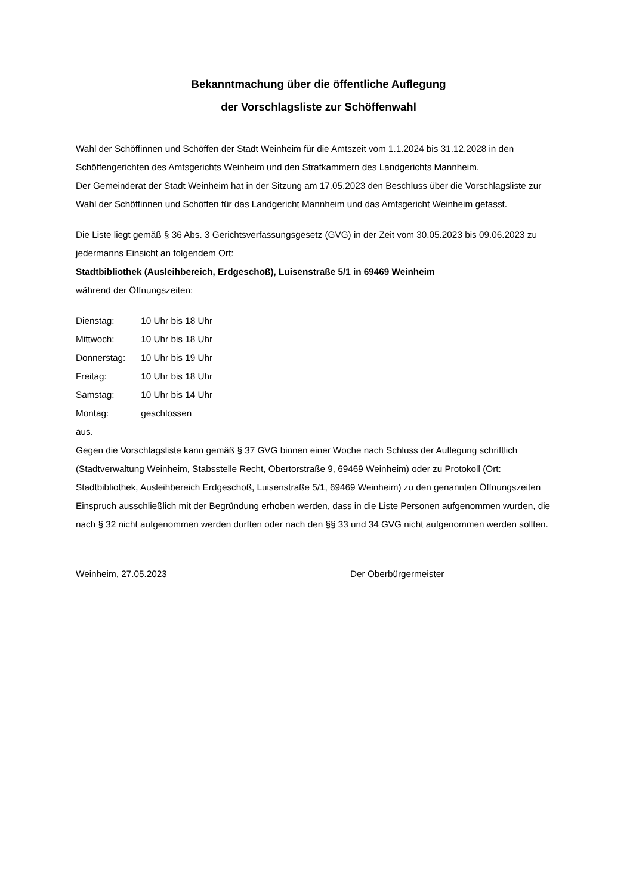Bekanntmachung über die öffentliche Auflegung
der Vorschlagsliste zur Schöffenwahl
Wahl der Schöffinnen und Schöffen der Stadt Weinheim für die Amtszeit vom 1.1.2024 bis 31.12.2028 in den Schöffengerichten des Amtsgerichts Weinheim und den Strafkammern des Landgerichts Mannheim.
Der Gemeinderat der Stadt Weinheim hat in der Sitzung am 17.05.2023 den Beschluss über die Vorschlagsliste zur Wahl der Schöffinnen und Schöffen für das Landgericht Mannheim und das Amtsgericht Weinheim gefasst.
Die Liste liegt gemäß § 36 Abs. 3 Gerichtsverfassungsgesetz (GVG) in der Zeit vom 30.05.2023 bis 09.06.2023 zu jedermanns Einsicht an folgendem Ort:
Stadtbibliothek (Ausleihbereich, Erdgeschoß), Luisenstraße 5/1 in 69469 Weinheim
während der Öffnungszeiten:
Dienstag: 10 Uhr bis 18 Uhr
Mittwoch: 10 Uhr bis 18 Uhr
Donnerstag: 10 Uhr bis 19 Uhr
Freitag: 10 Uhr bis 18 Uhr
Samstag: 10 Uhr bis 14 Uhr
Montag: geschlossen
aus.
Gegen die Vorschlagsliste kann gemäß § 37 GVG binnen einer Woche nach Schluss der Auflegung schriftlich (Stadtverwaltung Weinheim, Stabsstelle Recht, Obertorstraße 9, 69469 Weinheim) oder zu Protokoll (Ort: Stadtbibliothek, Ausleihbereich Erdgeschoß, Luisenstraße 5/1, 69469 Weinheim) zu den genannten Öffnungszeiten Einspruch ausschließlich mit der Begründung erhoben werden, dass in die Liste Personen aufgenommen wurden, die nach § 32 nicht aufgenommen werden durften oder nach den §§ 33 und 34 GVG nicht aufgenommen werden sollten.
Weinheim, 27.05.2023 Der Oberbürgermeister